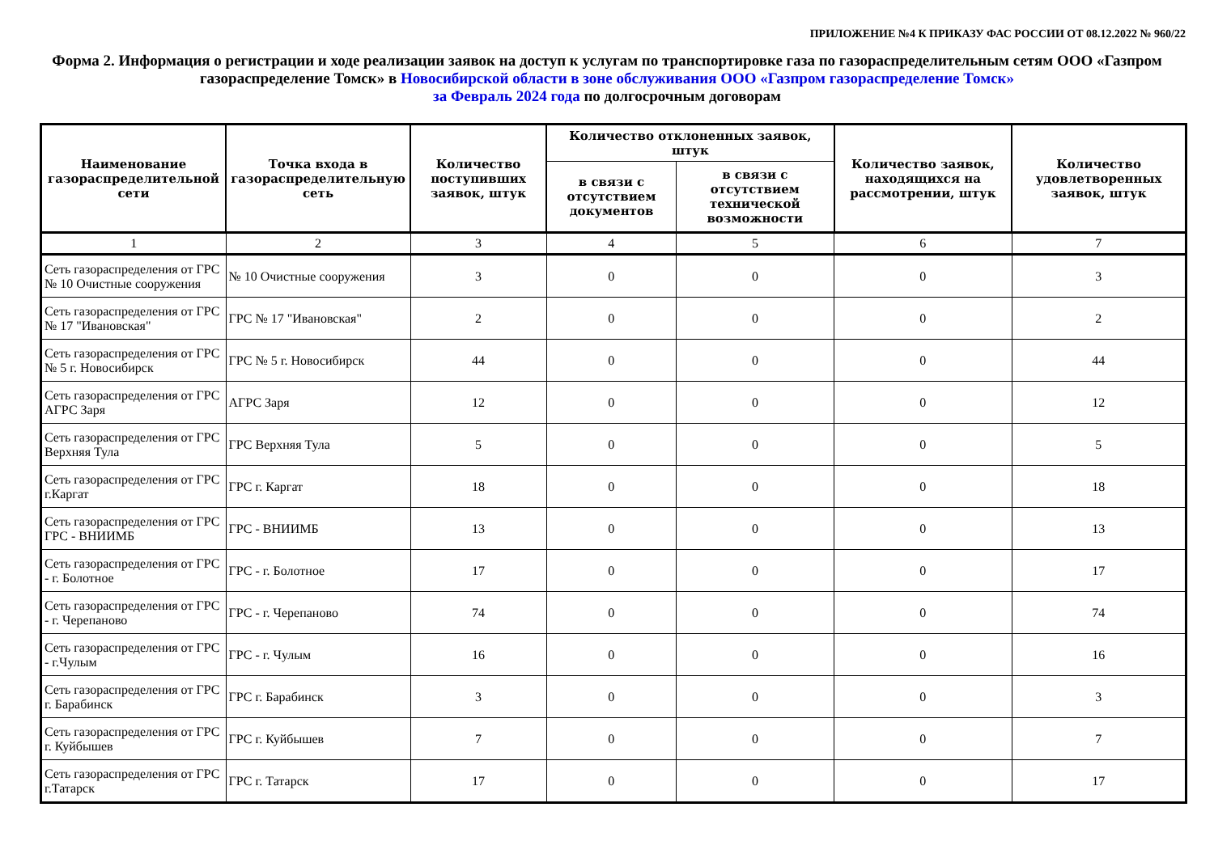ПРИЛОЖЕНИЕ №4 К ПРИКАЗУ ФАС РОССИИ ОТ 08.12.2022 № 960/22
Форма 2. Информация о регистрации и ходе реализации заявок на доступ к услугам по транспортировке газа по газораспределительным сетям ООО «Газпром газораспределение Томск» в Новосибирской области в зоне обслуживания ООО «Газпром газораспределение Томск»
за Февраль 2024 года по долгосрочным договорам
| Наименование газораспределительной сети | Точка входа в газораспределительную сеть | Количество поступивших заявок, штук | Количество отклоненных заявок, штук | | Количество заявок, находящихся на рассмотрении, штук | Количество удовлетворенных заявок, штук |
| --- | --- | --- | --- | --- | --- | --- |
| | | | в связи с отсутствием документов | в связи с отсутствием технической возможности | | |
| 1 | 2 | 3 | 4 | 5 | 6 | 7 |
| Сеть газораспределения от ГРС № 10 Очистные сооружения | № 10 Очистные сооружения | 3 | 0 | 0 | 0 | 3 |
| Сеть газораспределения от ГРС № 17 "Ивановская" | ГРС № 17 "Ивановская" | 2 | 0 | 0 | 0 | 2 |
| Сеть газораспределения от ГРС № 5 г. Новосибирск | ГРС № 5 г. Новосибирск | 44 | 0 | 0 | 0 | 44 |
| Сеть газораспределения от ГРС АГРС Заря | АГРС Заря | 12 | 0 | 0 | 0 | 12 |
| Сеть газораспределения от ГРС Верхняя Тула | ГРС Верхняя Тула | 5 | 0 | 0 | 0 | 5 |
| Сеть газораспределения от ГРС г.Каргат | ГРС г. Каргат | 18 | 0 | 0 | 0 | 18 |
| Сеть газораспределения от ГРС ГРС - ВНИИМБ | ГРС - ВНИИМБ | 13 | 0 | 0 | 0 | 13 |
| Сеть газораспределения от ГРС - г. Болотное | ГРС - г. Болотное | 17 | 0 | 0 | 0 | 17 |
| Сеть газораспределения от ГРС - г. Черепаново | ГРС - г. Черепаново | 74 | 0 | 0 | 0 | 74 |
| Сеть газораспределения от ГРС - г.Чулым | ГРС - г. Чулым | 16 | 0 | 0 | 0 | 16 |
| Сеть газораспределения от ГРС г. Барабинск | ГРС г. Барабинск | 3 | 0 | 0 | 0 | 3 |
| Сеть газораспределения от ГРС г. Куйбышев | ГРС г. Куйбышев | 7 | 0 | 0 | 0 | 7 |
| Сеть газораспределения от ГРС г.Татарск | ГРС г. Татарск | 17 | 0 | 0 | 0 | 17 |